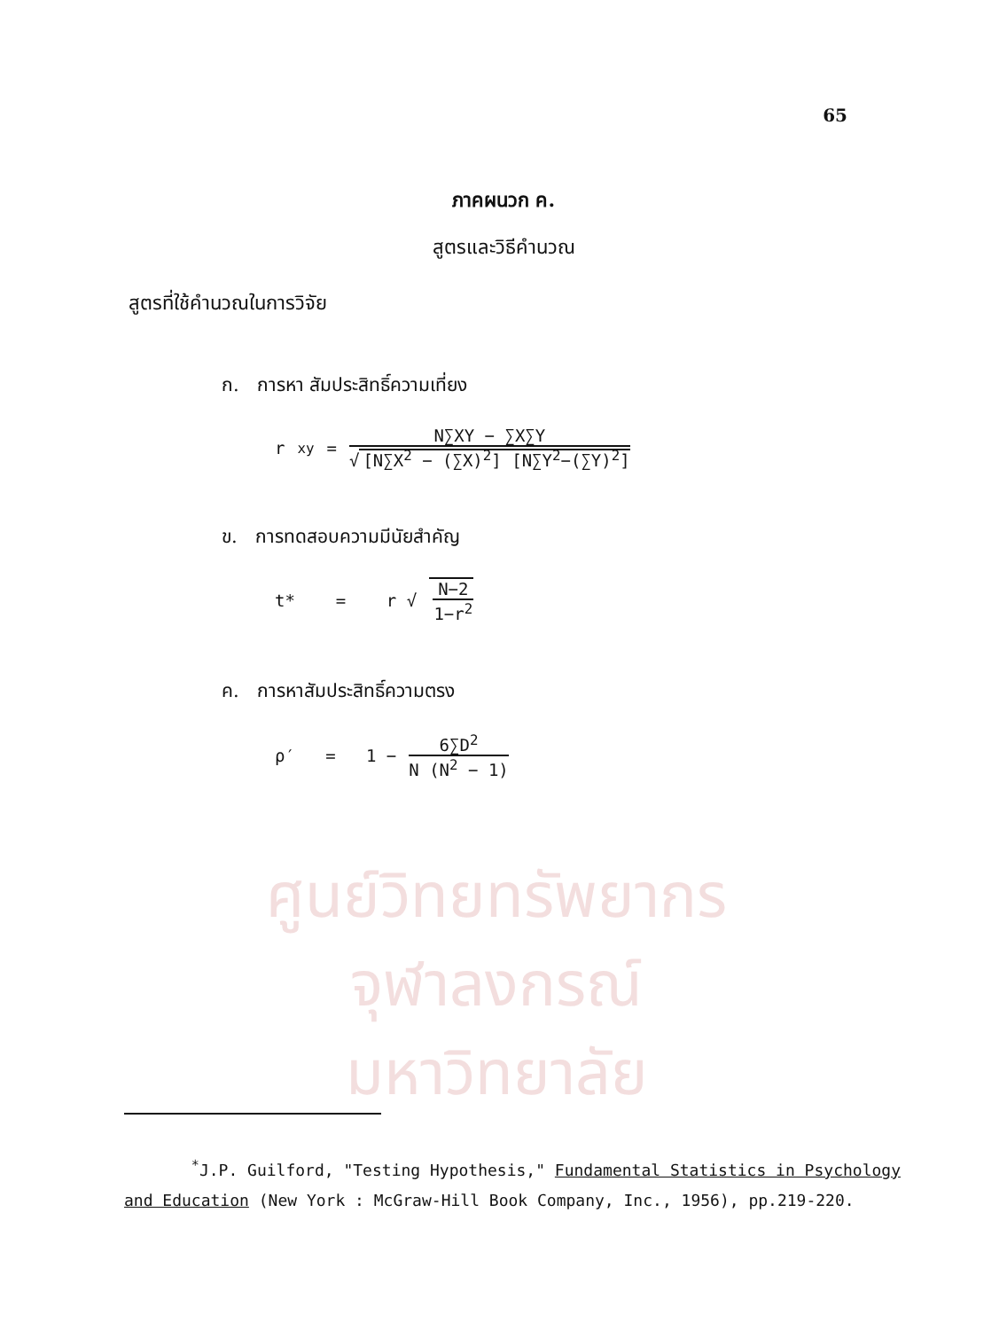65
ศูนย์วิทยทรัพยากร
จุฬาลงกรณ์มหาวิทยาลัย
ภาคผนวก ค.
สูตรและวิธีคำนวณ
สูตรที่ใช้คำนวณในการวิจัย
ก. การหา สัมประสิทธิ์ความเที่ยง
r<sub>xy</sub> = N∑XY − ∑X∑Y √ [N∑X<sup>2</sup> − (∑X)<sup>2</sup>] [N∑Y<sup>2</sup>−(∑Y)<sup>2</sup>]
ข. การทดสอบความมีนัยสำคัญ
t* = r √ N−2 1−r<sup>2</sup>
ค. การหาสัมประสิทธิ์ความตรง
ρ′ = 1 − 6∑D<sup>2</sup> N (N<sup>2</sup> − 1)
<sup>*</sup> J.P. Guilford, "Testing Hypothesis," Fundamental Statistics in Psychology and Education (New York : McGraw-Hill Book Company, Inc., 1956), pp.219-220.